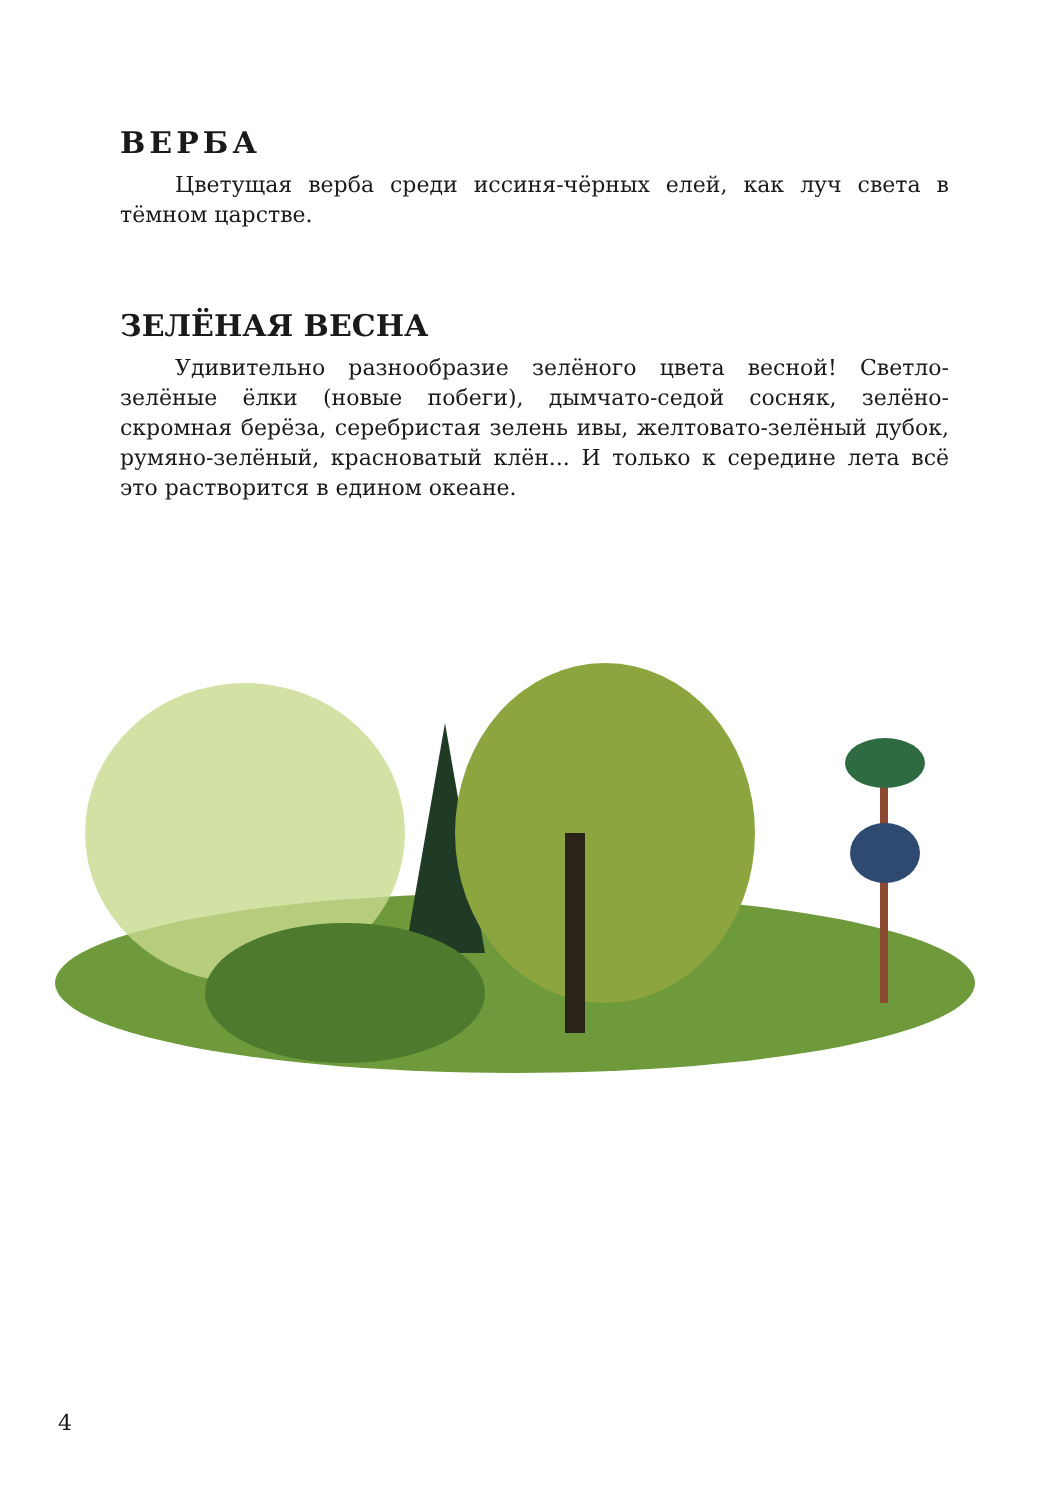ВЕРБА
Цветущая верба среди иссиня-чёрных елей, как луч света в тёмном царстве.
ЗЕЛЁНАЯ ВЕСНА
Удивительно разнообразие зелёного цвета весной! Светло-зелёные ёлки (новые побеги), дымчато-седой сосняк, зелёно-скромная берёза, серебристая зелень ивы, желтовато-зелёный дубок, румяно-зелёный, красноватый клён... И только к середине лета всё это растворится в едином океане.
4